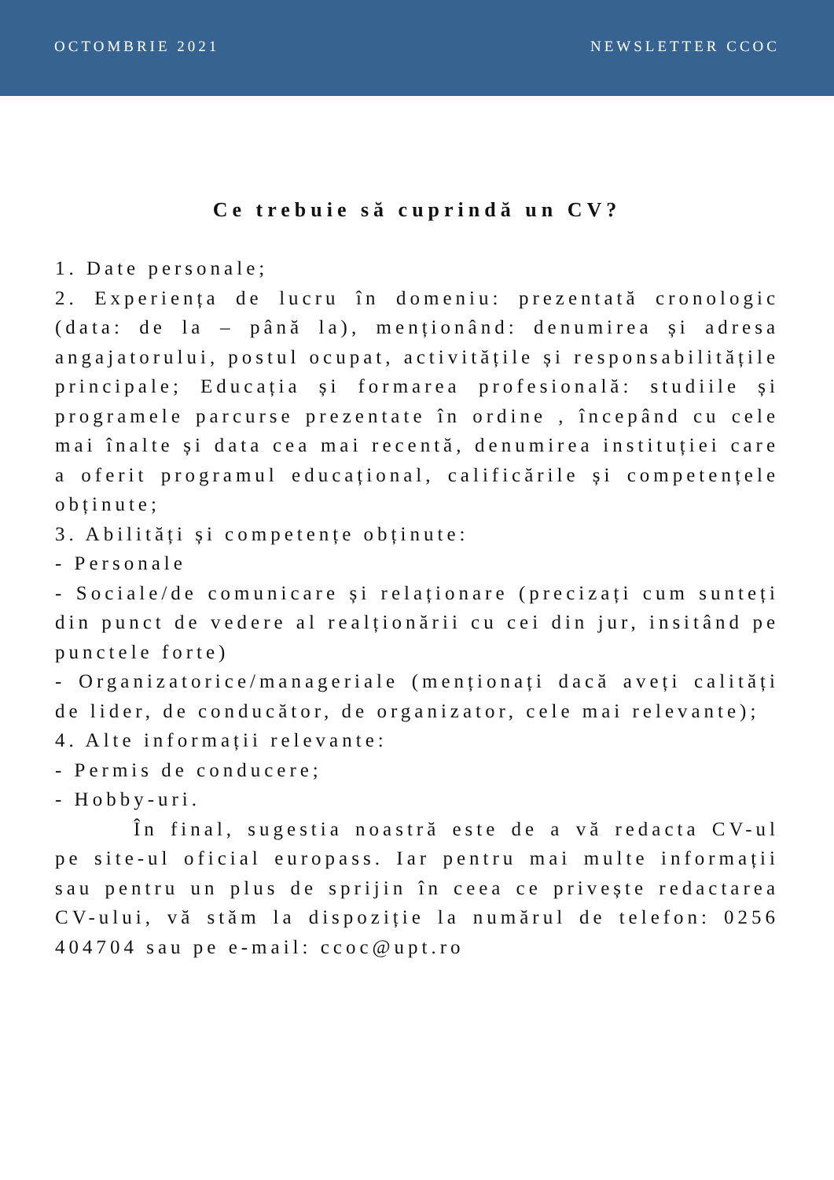OCTOMBRIE 2021 NEWSLETTER CCOC
Ce trebuie să cuprindă un CV?
1. Date personale;
2. Experiența de lucru în domeniu: prezentată cronologic (data: de la – până la), menționând: denumirea și adresa angajatorului, postul ocupat, activitățile și responsabilitățile principale; Educația și formarea profesională: studiile și programele parcurse prezentate în ordine , începând cu cele mai înalte și data cea mai recentă, denumirea instituției care a oferit programul educațional, calificările și competențele obținute;
3. Abilități și competențe obținute:
- Personale
- Sociale/de comunicare și relaționare (precizați cum sunteți din punct de vedere al realționării cu cei din jur, insitând pe punctele forte)
- Organizatorice/manageriale (menționați dacă aveți calități de lider, de conducător, de organizator, cele mai relevante);
4. Alte informații relevante:
- Permis de conducere;
- Hobby-uri.
În final, sugestia noastră este de a vă redacta CV-ul pe site-ul oficial europass. Iar pentru mai multe informații sau pentru un plus de sprijin în ceea ce privește redactarea CV-ului, vă stăm la dispoziție la numărul de telefon: 0256 404704 sau pe e-mail: ccoc@upt.ro